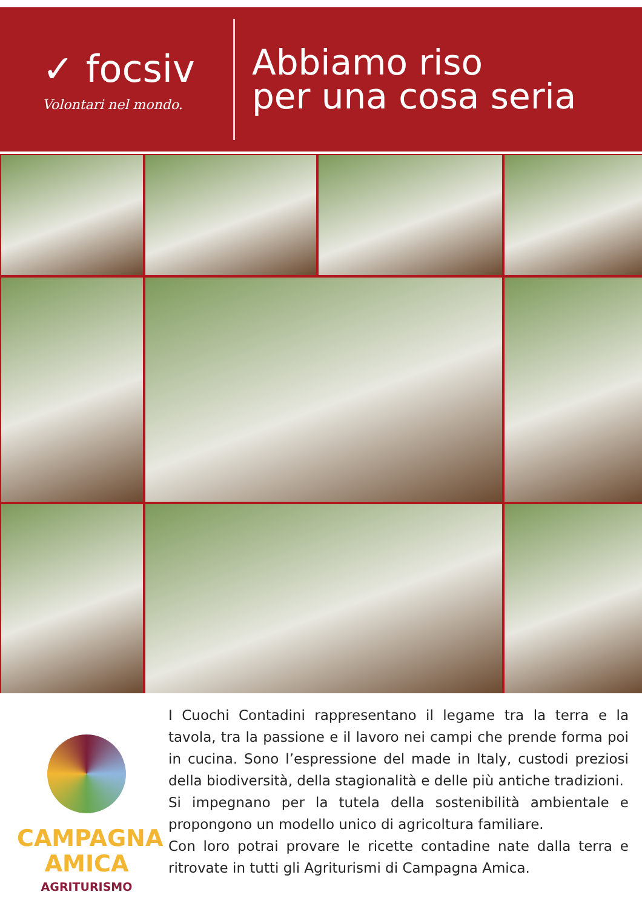✓ focsiv
Volontari nel mondo.
Abbiamo riso
per una cosa seria
CAMPAGNA
AMICA
AGRITURISMO
I Cuochi Contadini rappresentano il legame tra la terra e la tavola, tra la passione e il lavoro nei campi che prende forma poi in cucina. Sono l’espressione del made in Italy, custodi preziosi della biodiversità, della stagionalità e delle più antiche tradizioni.
Si impegnano per la tutela della sostenibilità ambientale e propongono un modello unico di agricoltura familiare.
Con loro potrai provare le ricette contadine nate dalla terra e ritrovate in tutti gli Agriturismi di Campagna Amica.